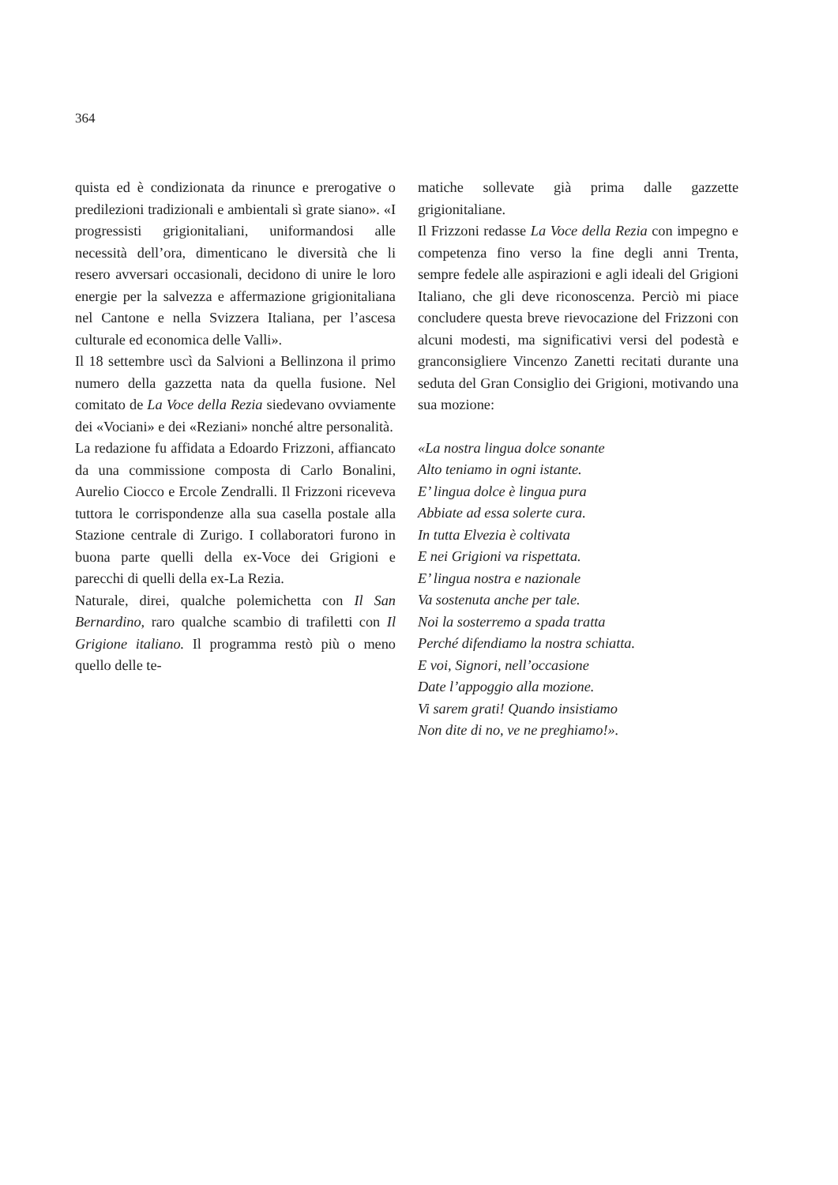364
quista ed è condizionata da rinunce e prerogative o predilezioni tradizionali e ambientali sì grate siano». «I progressisti grigionitaliani, uniformandosi alle necessità dell’ora, dimenticano le diversità che li resero avversari occasionali, decidono di unire le loro energie per la salvezza e affermazione grigionitaliana nel Cantone e nella Svizzera Italiana, per l’ascesa culturale ed economica delle Valli».
Il 18 settembre uscì da Salvioni a Bellinzona il primo numero della gazzetta nata da quella fusione. Nel comitato de La Voce della Rezia siedevano ovviamente dei «Vociani» e dei «Reziani» nonché altre personalità.
La redazione fu affidata a Edoardo Frizzoni, affiancato da una commissione composta di Carlo Bonalini, Aurelio Ciocco e Ercole Zendralli. Il Frizzoni riceveva tuttora le corrispondenze alla sua casella postale alla Stazione centrale di Zurigo. I collaboratori furono in buona parte quelli della ex-Voce dei Grigioni e parecchi di quelli della ex-La Rezia.
Naturale, direi, qualche polemichetta con Il San Bernardino, raro qualche scambio di trafiletti con Il Grigione italiano. Il programma restò più o meno quello delle te-
matiche sollevate già prima dalle gazzette grigionitaliane.
Il Frizzoni redasse La Voce della Rezia con impegno e competenza fino verso la fine degli anni Trenta, sempre fedele alle aspirazioni e agli ideali del Grigioni Italiano, che gli deve riconoscenza. Perciò mi piace concludere questa breve rievocazione del Frizzoni con alcuni modesti, ma significativi versi del podestà e granconsigliere Vincenzo Zanetti recitati durante una seduta del Gran Consiglio dei Grigioni, motivando una sua mozione:
«La nostra lingua dolce sonante
Alto teniamo in ogni istante.
E’ lingua dolce è lingua pura
Abbiate ad essa solerte cura.
In tutta Elvezia è coltivata
E nei Grigioni va rispettata.
E’ lingua nostra e nazionale
Va sostenuta anche per tale.
Noi la sosterremo a spada tratta
Perché difendiamo la nostra schiatta.
E voi, Signori, nell’occasione
Date l’appoggio alla mozione.
Vi sarem grati! Quando insistiamo
Non dite di no, ve ne preghiamo!».